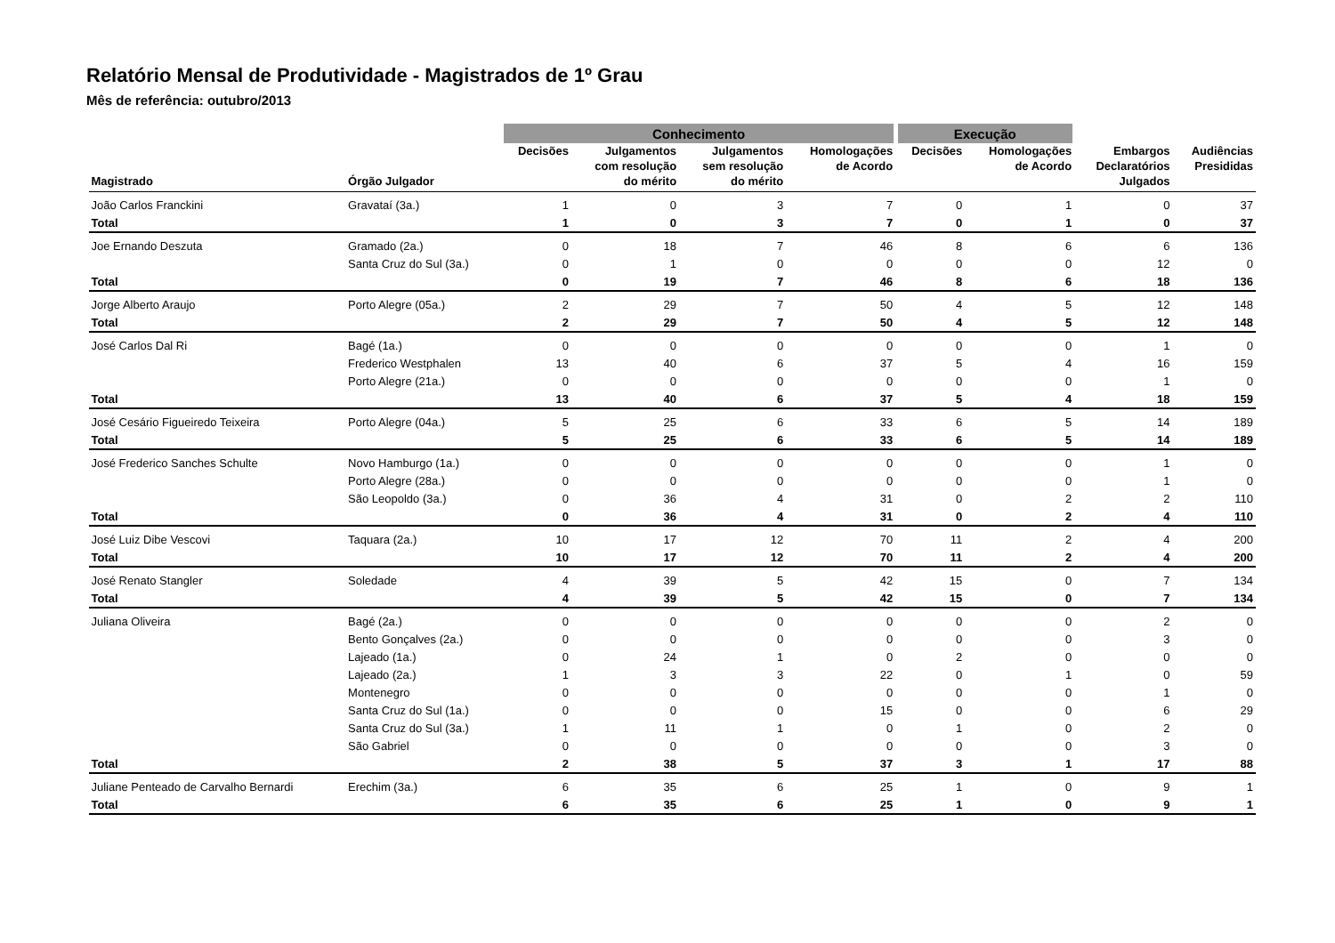Relatório Mensal de Produtividade - Magistrados de 1º Grau
Mês de referência: outubro/2013
| | | Conhecimento | | | | Execução | | | |
| --- | --- | --- | --- | --- | --- | --- | --- | --- | --- |
| Magistrado | Órgão Julgador | Decisões | Julgamentos com resolução do mérito | Julgamentos sem resolução do mérito | Homologações de Acordo | Decisões | Homologações de Acordo | Embargos Declaratórios Julgados | Audiências Presididas |
| João Carlos Franckini | Gravataí (3a.) | 1 | 0 | 3 | 7 | 0 | 1 | 0 | 37 |
| Total | | 1 | 0 | 3 | 7 | 0 | 1 | 0 | 37 |
| Joe Ernando Deszuta | Gramado (2a.) | 0 | 18 | 7 | 46 | 8 | 6 | 6 | 136 |
| | Santa Cruz do Sul (3a.) | 0 | 1 | 0 | 0 | 0 | 0 | 12 | 0 |
| Total | | 0 | 19 | 7 | 46 | 8 | 6 | 18 | 136 |
| Jorge Alberto Araujo | Porto Alegre (05a.) | 2 | 29 | 7 | 50 | 4 | 5 | 12 | 148 |
| Total | | 2 | 29 | 7 | 50 | 4 | 5 | 12 | 148 |
| José Carlos Dal Ri | Bagé (1a.) | 0 | 0 | 0 | 0 | 0 | 0 | 1 | 0 |
| | Frederico Westphalen | 13 | 40 | 6 | 37 | 5 | 4 | 16 | 159 |
| | Porto Alegre (21a.) | 0 | 0 | 0 | 0 | 0 | 0 | 1 | 0 |
| Total | | 13 | 40 | 6 | 37 | 5 | 4 | 18 | 159 |
| José Cesário Figueiredo Teixeira | Porto Alegre (04a.) | 5 | 25 | 6 | 33 | 6 | 5 | 14 | 189 |
| Total | | 5 | 25 | 6 | 33 | 6 | 5 | 14 | 189 |
| José Frederico Sanches Schulte | Novo Hamburgo (1a.) | 0 | 0 | 0 | 0 | 0 | 0 | 1 | 0 |
| | Porto Alegre (28a.) | 0 | 0 | 0 | 0 | 0 | 0 | 1 | 0 |
| | São Leopoldo (3a.) | 0 | 36 | 4 | 31 | 0 | 2 | 2 | 110 |
| Total | | 0 | 36 | 4 | 31 | 0 | 2 | 4 | 110 |
| José Luiz Dibe Vescovi | Taquara (2a.) | 10 | 17 | 12 | 70 | 11 | 2 | 4 | 200 |
| Total | | 10 | 17 | 12 | 70 | 11 | 2 | 4 | 200 |
| José Renato Stangler | Soledade | 4 | 39 | 5 | 42 | 15 | 0 | 7 | 134 |
| Total | | 4 | 39 | 5 | 42 | 15 | 0 | 7 | 134 |
| Juliana Oliveira | Bagé (2a.) | 0 | 0 | 0 | 0 | 0 | 0 | 2 | 0 |
| | Bento Gonçalves (2a.) | 0 | 0 | 0 | 0 | 0 | 0 | 3 | 0 |
| | Lajeado (1a.) | 0 | 24 | 1 | 0 | 2 | 0 | 0 | 0 |
| | Lajeado (2a.) | 1 | 3 | 3 | 22 | 0 | 1 | 0 | 59 |
| | Montenegro | 0 | 0 | 0 | 0 | 0 | 0 | 1 | 0 |
| | Santa Cruz do Sul (1a.) | 0 | 0 | 0 | 15 | 0 | 0 | 6 | 29 |
| | Santa Cruz do Sul (3a.) | 1 | 11 | 1 | 0 | 1 | 0 | 2 | 0 |
| | São Gabriel | 0 | 0 | 0 | 0 | 0 | 0 | 3 | 0 |
| Total | | 2 | 38 | 5 | 37 | 3 | 1 | 17 | 88 |
| Juliane Penteado de Carvalho Bernardi | Erechim (3a.) | 6 | 35 | 6 | 25 | 1 | 0 | 9 | 1 |
| Total | | 6 | 35 | 6 | 25 | 1 | 0 | 9 | 1 |